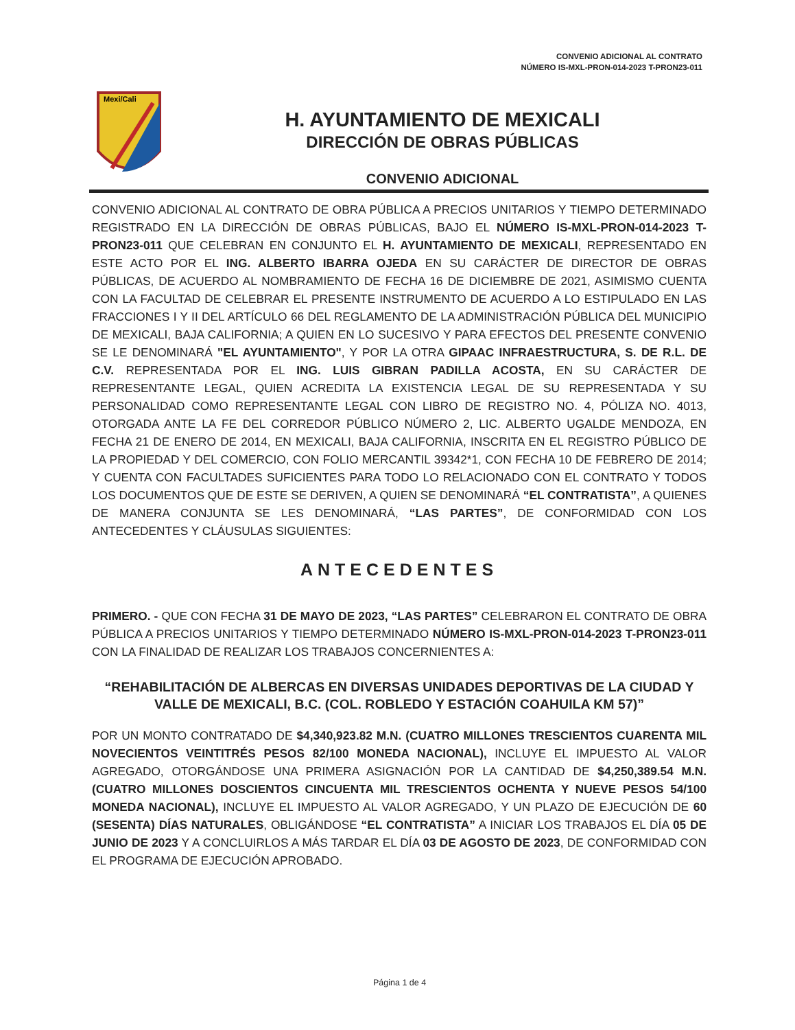CONVENIO ADICIONAL AL CONTRATO
NÚMERO IS-MXL-PRON-014-2023 T-PRON23-011
Mexi/Cali
H. AYUNTAMIENTO DE MEXICALI
DIRECCIÓN DE OBRAS PÚBLICAS
CONVENIO ADICIONAL
CONVENIO ADICIONAL AL CONTRATO DE OBRA PÚBLICA A PRECIOS UNITARIOS Y TIEMPO DETERMINADO REGISTRADO EN LA DIRECCIÓN DE OBRAS PÚBLICAS, BAJO EL NÚMERO IS-MXL-PRON-014-2023 T-PRON23-011 QUE CELEBRAN EN CONJUNTO EL H. AYUNTAMIENTO DE MEXICALI, REPRESENTADO EN ESTE ACTO POR EL ING. ALBERTO IBARRA OJEDA EN SU CARÁCTER DE DIRECTOR DE OBRAS PÚBLICAS, DE ACUERDO AL NOMBRAMIENTO DE FECHA 16 DE DICIEMBRE DE 2021, ASIMISMO CUENTA CON LA FACULTAD DE CELEBRAR EL PRESENTE INSTRUMENTO DE ACUERDO A LO ESTIPULADO EN LAS FRACCIONES I Y II DEL ARTÍCULO 66 DEL REGLAMENTO DE LA ADMINISTRACIÓN PÚBLICA DEL MUNICIPIO DE MEXICALI, BAJA CALIFORNIA; A QUIEN EN LO SUCESIVO Y PARA EFECTOS DEL PRESENTE CONVENIO SE LE DENOMINARÁ "EL AYUNTAMIENTO", Y POR LA OTRA GIPAAC INFRAESTRUCTURA, S. DE R.L. DE C.V. REPRESENTADA POR EL ING. LUIS GIBRAN PADILLA ACOSTA, EN SU CARÁCTER DE REPRESENTANTE LEGAL, QUIEN ACREDITA LA EXISTENCIA LEGAL DE SU REPRESENTADA Y SU PERSONALIDAD COMO REPRESENTANTE LEGAL CON LIBRO DE REGISTRO NO. 4, PÓLIZA NO. 4013, OTORGADA ANTE LA FE DEL CORREDOR PÚBLICO NÚMERO 2, LIC. ALBERTO UGALDE MENDOZA, EN FECHA 21 DE ENERO DE 2014, EN MEXICALI, BAJA CALIFORNIA, INSCRITA EN EL REGISTRO PÚBLICO DE LA PROPIEDAD Y DEL COMERCIO, CON FOLIO MERCANTIL 39342*1, CON FECHA 10 DE FEBRERO DE 2014; Y CUENTA CON FACULTADES SUFICIENTES PARA TODO LO RELACIONADO CON EL CONTRATO Y TODOS LOS DOCUMENTOS QUE DE ESTE SE DERIVEN, A QUIEN SE DENOMINARÁ “EL CONTRATISTA”, A QUIENES DE MANERA CONJUNTA SE LES DENOMINARÁ, “LAS PARTES”, DE CONFORMIDAD CON LOS ANTECEDENTES Y CLÁUSULAS SIGUIENTES:
ANTECEDENTES
PRIMERO. - QUE CON FECHA 31 DE MAYO DE 2023, “LAS PARTES” CELEBRARON EL CONTRATO DE OBRA PÚBLICA A PRECIOS UNITARIOS Y TIEMPO DETERMINADO NÚMERO IS-MXL-PRON-014-2023 T-PRON23-011 CON LA FINALIDAD DE REALIZAR LOS TRABAJOS CONCERNIENTES A:
“REHABILITACIÓN DE ALBERCAS EN DIVERSAS UNIDADES DEPORTIVAS DE LA CIUDAD Y VALLE DE MEXICALI, B.C. (COL. ROBLEDO Y ESTACIÓN COAHUILA KM 57)”
POR UN MONTO CONTRATADO DE $4,340,923.82 M.N. (CUATRO MILLONES TRESCIENTOS CUARENTA MIL NOVECIENTOS VEINTITRÉS PESOS 82/100 MONEDA NACIONAL), INCLUYE EL IMPUESTO AL VALOR AGREGADO, OTORGÁNDOSE UNA PRIMERA ASIGNACIÓN POR LA CANTIDAD DE $4,250,389.54 M.N. (CUATRO MILLONES DOSCIENTOS CINCUENTA MIL TRESCIENTOS OCHENTA Y NUEVE PESOS 54/100 MONEDA NACIONAL), INCLUYE EL IMPUESTO AL VALOR AGREGADO, Y UN PLAZO DE EJECUCIÓN DE 60 (SESENTA) DÍAS NATURALES, OBLIGÁNDOSE “EL CONTRATISTA” A INICIAR LOS TRABAJOS EL DÍA 05 DE JUNIO DE 2023 Y A CONCLUIRLOS A MÁS TARDAR EL DÍA 03 DE AGOSTO DE 2023, DE CONFORMIDAD CON EL PROGRAMA DE EJECUCIÓN APROBADO.
Página 1 de 4